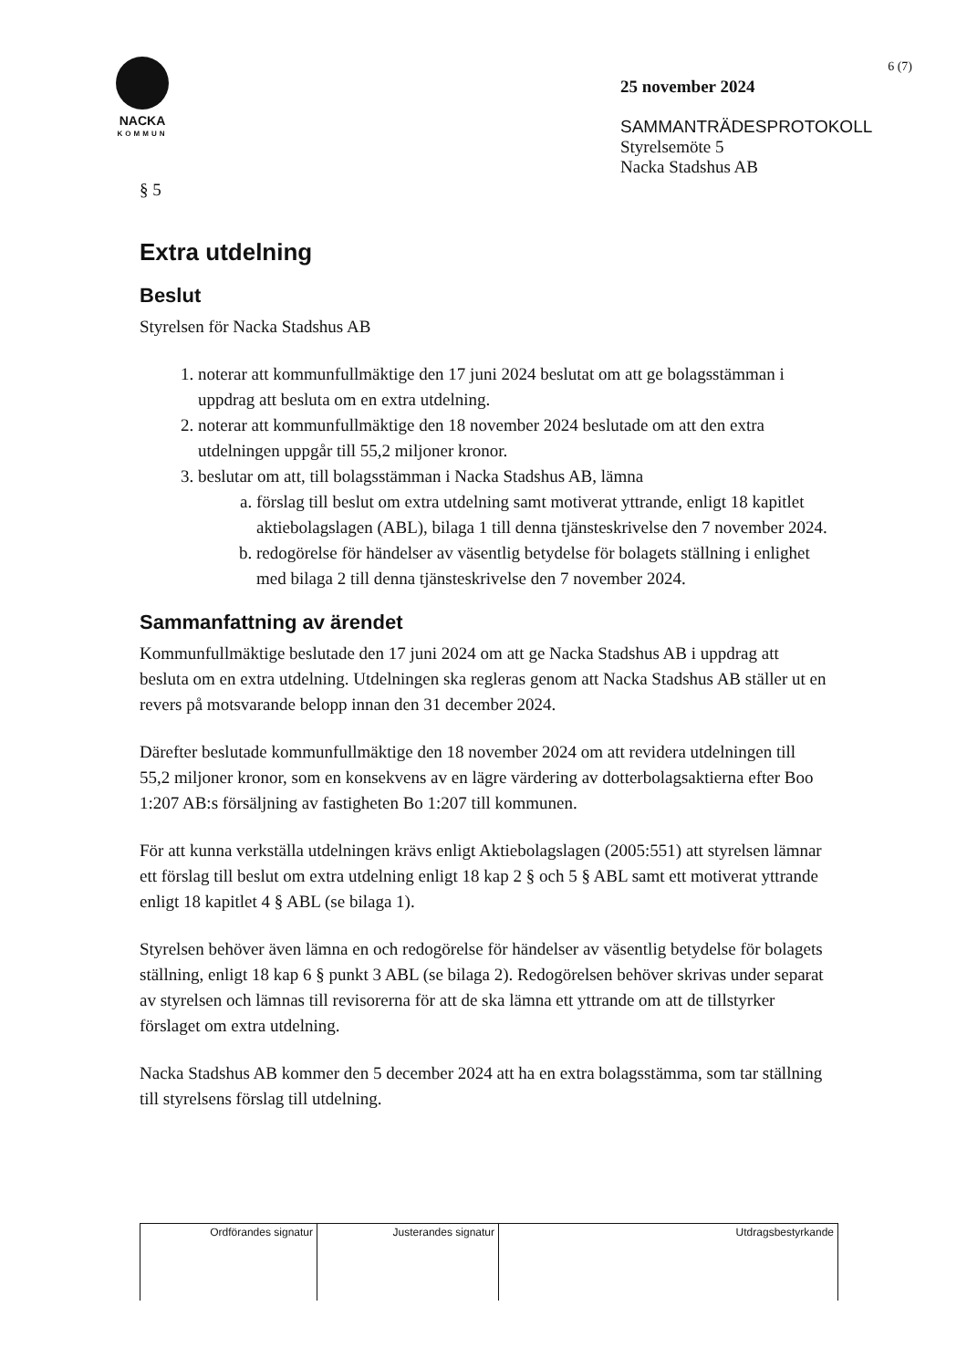NACKA
KOMMUN
6 (7)
25 november 2024
SAMMANTRÄDESPROTOKOLL
Styrelsemöte 5
Nacka Stadshus AB
§ 5
Extra utdelning
Beslut
Styrelsen för Nacka Stadshus AB
1. noterar att kommunfullmäktige den 17 juni 2024 beslutat om att ge bolagsstämman i uppdrag att besluta om en extra utdelning.
2. noterar att kommunfullmäktige den 18 november 2024 beslutade om att den extra utdelningen uppgår till 55,2 miljoner kronor.
3. beslutar om att, till bolagsstämman i Nacka Stadshus AB, lämna
a. förslag till beslut om extra utdelning samt motiverat yttrande, enligt 18 kapitlet aktiebolagslagen (ABL), bilaga 1 till denna tjänsteskrivelse den 7 november 2024.
b. redogörelse för händelser av väsentlig betydelse för bolagets ställning i enlighet med bilaga 2 till denna tjänsteskrivelse den 7 november 2024.
Sammanfattning av ärendet
Kommunfullmäktige beslutade den 17 juni 2024 om att ge Nacka Stadshus AB i uppdrag att besluta om en extra utdelning. Utdelningen ska regleras genom att Nacka Stadshus AB ställer ut en revers på motsvarande belopp innan den 31 december 2024.
Därefter beslutade kommunfullmäktige den 18 november 2024 om att revidera utdelningen till 55,2 miljoner kronor, som en konsekvens av en lägre värdering av dotterbolagsaktierna efter Boo 1:207 AB:s försäljning av fastigheten Bo 1:207 till kommunen.
För att kunna verkställa utdelningen krävs enligt Aktiebolagslagen (2005:551) att styrelsen lämnar ett förslag till beslut om extra utdelning enligt 18 kap 2 § och 5 § ABL samt ett motiverat yttrande enligt 18 kapitlet 4 § ABL (se bilaga 1).
Styrelsen behöver även lämna en och redogörelse för händelser av väsentlig betydelse för bolagets ställning, enligt 18 kap 6 § punkt 3 ABL (se bilaga 2). Redogörelsen behöver skrivas under separat av styrelsen och lämnas till revisorerna för att de ska lämna ett yttrande om att de tillstyrker förslaget om extra utdelning.
Nacka Stadshus AB kommer den 5 december 2024 att ha en extra bolagsstämma, som tar ställning till styrelsens förslag till utdelning.
| Ordförandes signatur | Justerandes signatur | Utdragsbestyrkande |